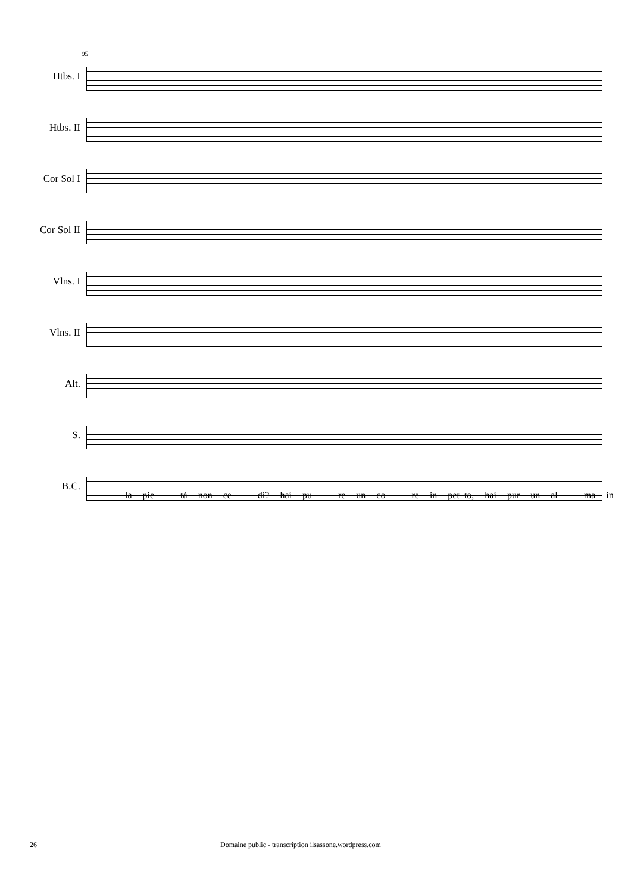95
Htbs. I
Htbs. II
Cor Sol I
Cor Sol II
Vlns. I
Vlns. II
Alt.
S.
B.C.
la pie – tà non ce – di? hai pu – re un co – re in pet–to, hai pur un al – ma in
26 Domaine public - transcription ilsassone.wordpress.com